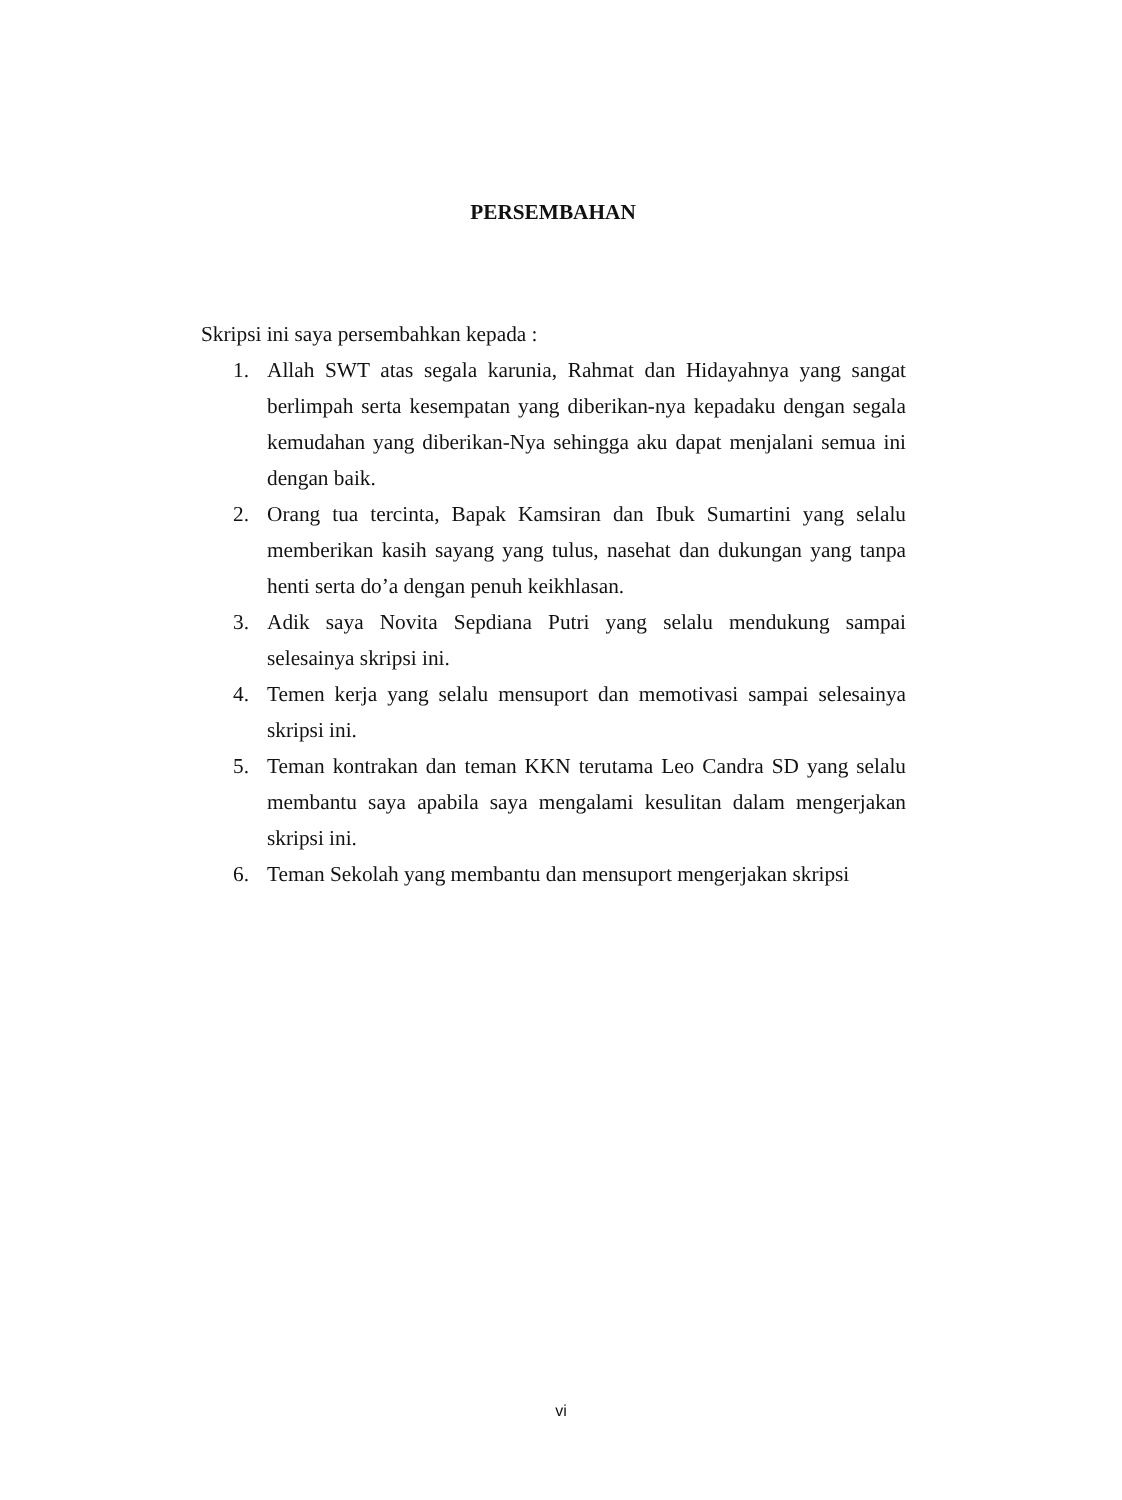PERSEMBAHAN
Skripsi ini saya persembahkan kepada :
1. Allah SWT atas segala karunia, Rahmat dan Hidayahnya yang sangat berlimpah serta kesempatan yang diberikan-nya kepadaku dengan segala kemudahan yang diberikan-Nya sehingga aku dapat menjalani semua ini dengan baik.
2. Orang tua tercinta, Bapak Kamsiran dan Ibuk Sumartini yang selalu memberikan kasih sayang yang tulus, nasehat dan dukungan yang tanpa henti serta do’a dengan penuh keikhlasan.
3. Adik saya Novita Sepdiana Putri yang selalu mendukung sampai selesainya skripsi ini.
4. Temen kerja yang selalu mensuport dan memotivasi sampai selesainya skripsi ini.
5. Teman kontrakan dan teman KKN terutama Leo Candra SD yang selalu membantu saya apabila saya mengalami kesulitan dalam mengerjakan skripsi ini.
6. Teman Sekolah yang membantu dan mensuport mengerjakan skripsi
vi